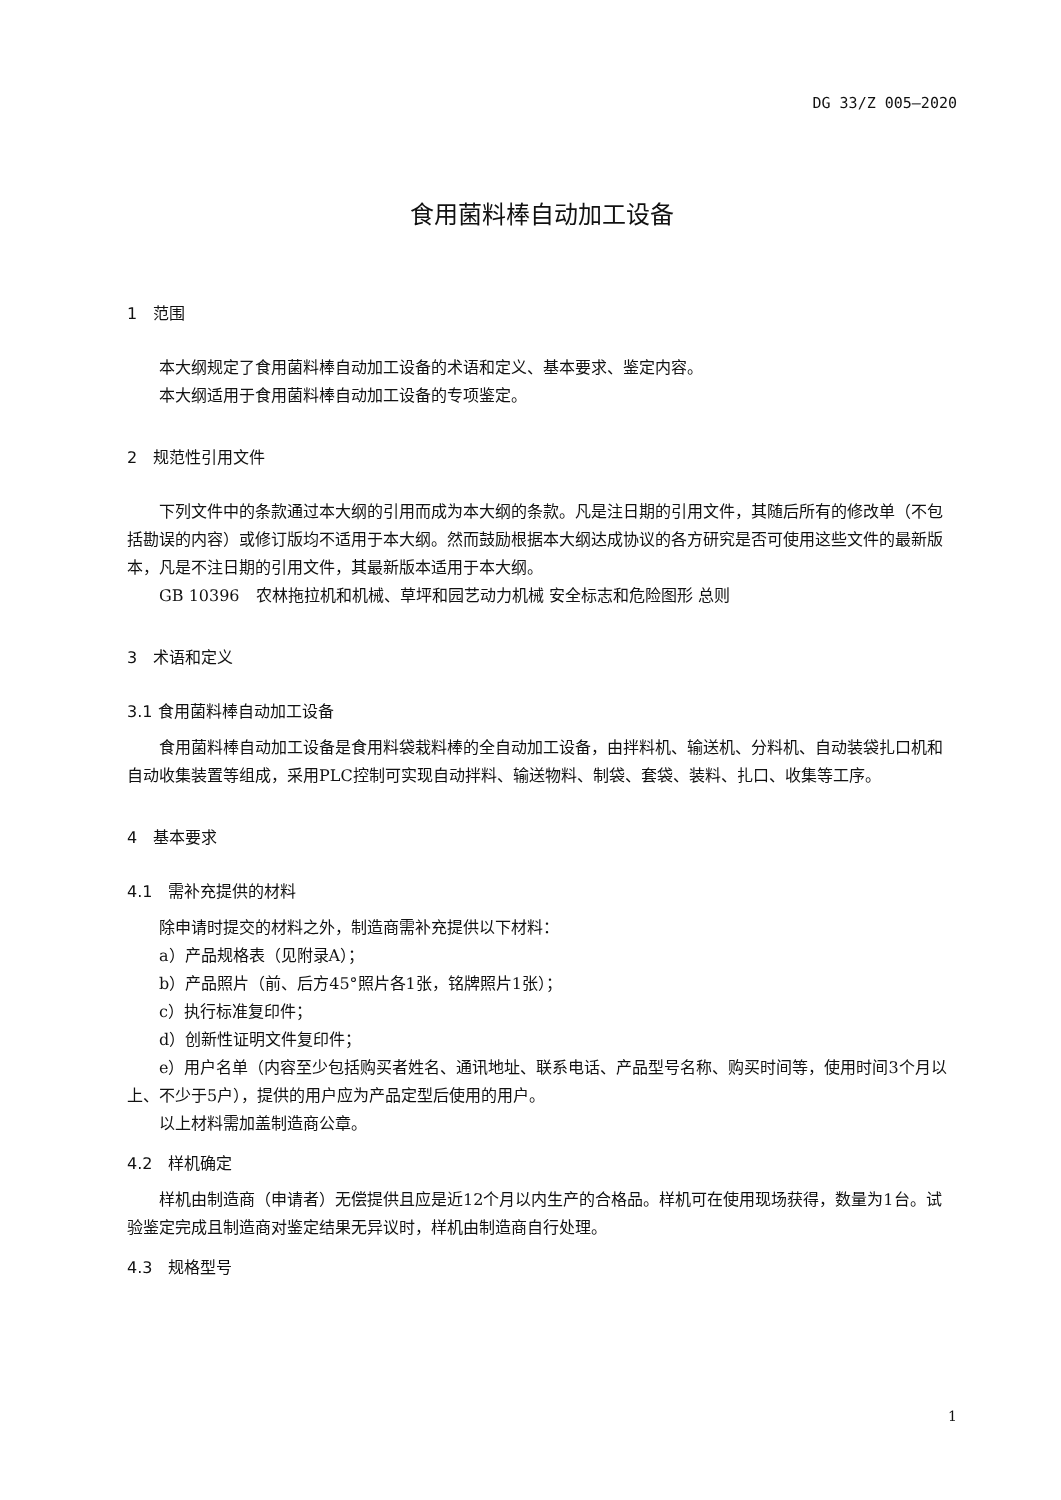DG 33/Z 005—2020
食用菌料棒自动加工设备
1　范围
本大纲规定了食用菌料棒自动加工设备的术语和定义、基本要求、鉴定内容。
本大纲适用于食用菌料棒自动加工设备的专项鉴定。
2　规范性引用文件
下列文件中的条款通过本大纲的引用而成为本大纲的条款。凡是注日期的引用文件，其随后所有的修改单（不包括勘误的内容）或修订版均不适用于本大纲。然而鼓励根据本大纲达成协议的各方研究是否可使用这些文件的最新版本，凡是不注日期的引用文件，其最新版本适用于本大纲。
GB 10396　农林拖拉机和机械、草坪和园艺动力机械 安全标志和危险图形 总则
3　术语和定义
3.1 食用菌料棒自动加工设备
食用菌料棒自动加工设备是食用料袋栽料棒的全自动加工设备，由拌料机、输送机、分料机、自动装袋扎口机和自动收集装置等组成，采用PLC控制可实现自动拌料、输送物料、制袋、套袋、装料、扎口、收集等工序。
4　基本要求
4.1　需补充提供的材料
除申请时提交的材料之外，制造商需补充提供以下材料：
a）产品规格表（见附录A）；
b）产品照片（前、后方45°照片各1张，铭牌照片1张）；
c）执行标准复印件；
d）创新性证明文件复印件；
e）用户名单（内容至少包括购买者姓名、通讯地址、联系电话、产品型号名称、购买时间等，使用时间3个月以上、不少于5户），提供的用户应为产品定型后使用的用户。
以上材料需加盖制造商公章。
4.2　样机确定
样机由制造商（申请者）无偿提供且应是近12个月以内生产的合格品。样机可在使用现场获得，数量为1台。试验鉴定完成且制造商对鉴定结果无异议时，样机由制造商自行处理。
4.3　规格型号
1